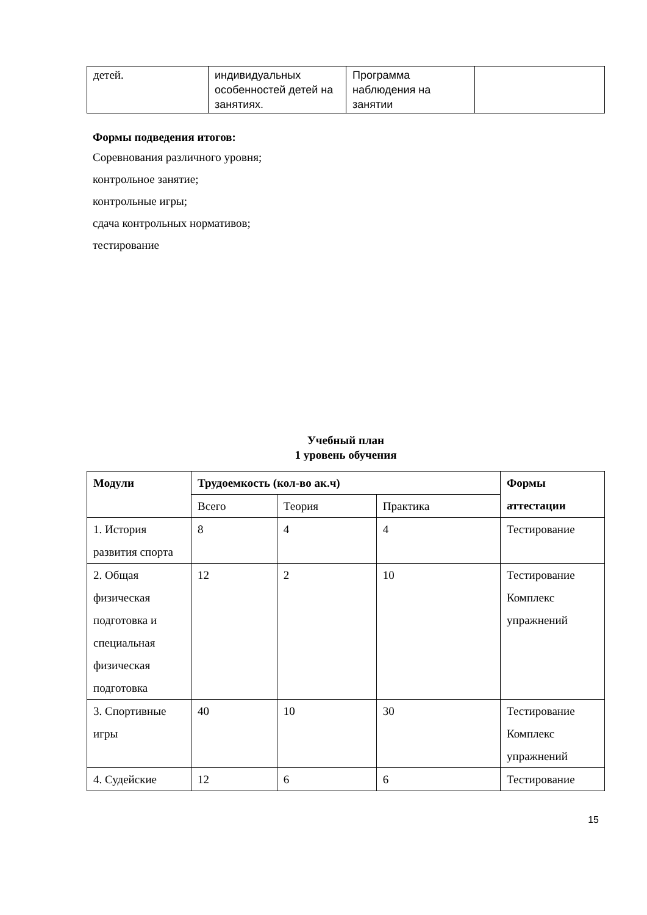| детей. | индивидуальных особенностей детей на занятиях. | Программа наблюдения на занятии | |
Формы подведения итогов:
Соревнования различного уровня;
контрольное занятие;
контрольные игры;
сдача контрольных нормативов;
тестирование
Учебный план
1 уровень обучения
| Модули | Трудоемкость (кол-во ак.ч) | | | Формы аттестации |
| --- | --- | --- | --- | --- |
| | Всего | Теория | Практика | |
| 1. История развития спорта | 8 | 4 | 4 | Тестирование |
| 2. Общая физическая подготовка и специальная физическая подготовка | 12 | 2 | 10 | Тестирование Комплекс упражнений |
| 3. Спортивные игры | 40 | 10 | 30 | Тестирование Комплекс упражнений |
| 4. Судейские | 12 | 6 | 6 | Тестирование |
15